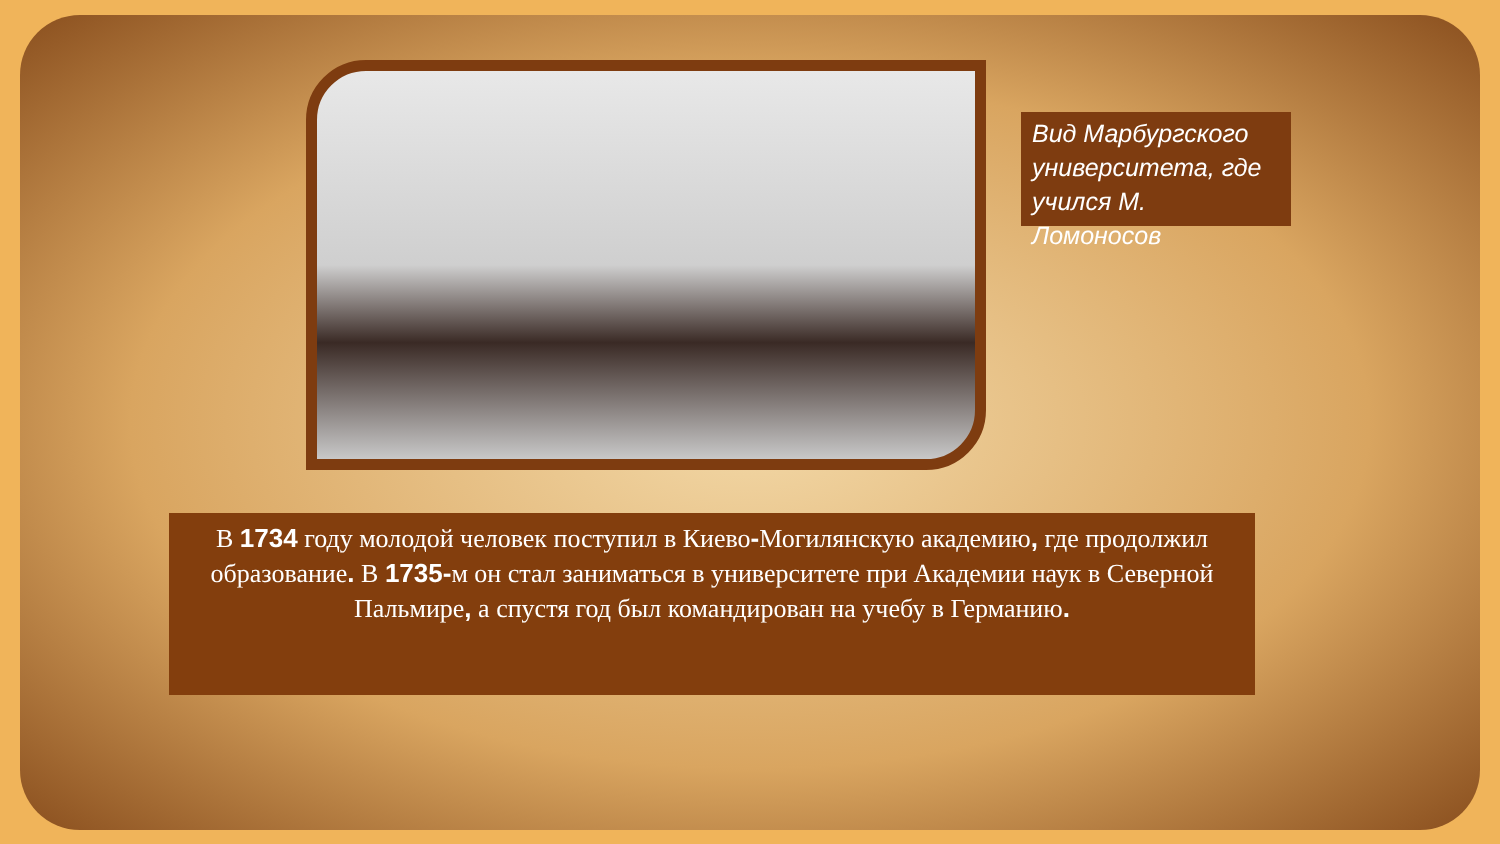Вид Марбургского университета, где учился М. Ломоносов
В 1734 году молодой человек поступил в Киево-Могилянскую академию, где продолжил образование. В 1735-м он стал заниматься в университете при Академии наук в Северной Пальмире, а спустя год был командирован на учебу в Германию.